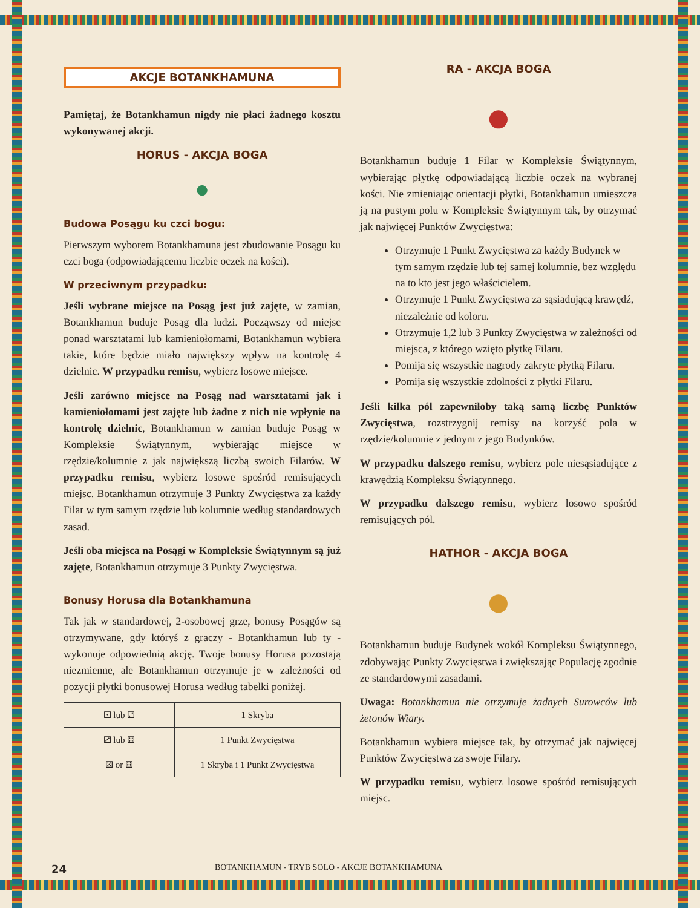AKCJE BOTANKHAMUNA
Pamiętaj, że Botankhamun nigdy nie płaci żadnego kosztu wykonywanej akcji.
HORUS - AKCJA BOGA
●
Budowa Posągu ku czci bogu:
Pierwszym wyborem Botankhamuna jest zbudowanie Posągu ku czci boga (odpowiadającemu liczbie oczek na kości).
W przeciwnym przypadku:
Jeśli wybrane miejsce na Posąg jest już zajęte, w zamian, Botankhamun buduje Posąg dla ludzi. Począwszy od miejsc ponad warsztatami lub kamieniołomami, Botankhamun wybiera takie, które będzie miało największy wpływ na kontrolę 4 dzielnic. W przypadku remisu, wybierz losowe miejsce.
Jeśli zarówno miejsce na Posąg nad warsztatami jak i kamieniołomami jest zajęte lub żadne z nich nie wpłynie na kontrolę dzielnic, Botankhamun w zamian buduje Posąg w Kompleksie Świątynnym, wybierając miejsce w rzędzie/kolumnie z jak największą liczbą swoich Filarów. W przypadku remisu, wybierz losowe spośród remisujących miejsc. Botankhamun otrzymuje 3 Punkty Zwycięstwa za każdy Filar w tym samym rzędzie lub kolumnie według standardowych zasad.
Jeśli oba miejsca na Posągi w Kompleksie Świątynnym są już zajęte, Botankhamun otrzymuje 3 Punkty Zwycięstwa.
Bonusy Horusa dla Botankhamuna
Tak jak w standardowej, 2-osobowej grze, bonusy Posągów są otrzymywane, gdy któryś z graczy - Botankhamun lub ty - wykonuje odpowiednią akcję. Twoje bonusy Horusa pozostają niezmienne, ale Botankhamun otrzymuje je w zależności od pozycji płytki bonusowej Horusa według tabelki poniżej.
| ⚀ lub ⚁ | 1 Skryba |
| ⚂ lub ⚃ | 1 Punkt Zwycięstwa |
| ⚄ or ⚅ | 1 Skryba i 1 Punkt Zwycięstwa |
RA - AKCJA BOGA
●
Botankhamun buduje 1 Filar w Kompleksie Świątynnym, wybierając płytkę odpowiadającą liczbie oczek na wybranej kości. Nie zmieniając orientacji płytki, Botankhamun umieszcza ją na pustym polu w Kompleksie Świątynnym tak, by otrzymać jak najwięcej Punktów Zwycięstwa:
Otrzymuje 1 Punkt Zwycięstwa za każdy Budynek w tym samym rzędzie lub tej samej kolumnie, bez względu na to kto jest jego właścicielem.
Otrzymuje 1 Punkt Zwycięstwa za sąsiadującą krawędź, niezależnie od koloru.
Otrzymuje 1,2 lub 3 Punkty Zwycięstwa w zależności od miejsca, z którego wzięto płytkę Filaru.
Pomija się wszystkie nagrody zakryte płytką Filaru.
Pomija się wszystkie zdolności z płytki Filaru.
Jeśli kilka pól zapewniłoby taką samą liczbę Punktów Zwycięstwa, rozstrzygnij remisy na korzyść pola w rzędzie/kolumnie z jednym z jego Budynków.
W przypadku dalszego remisu, wybierz pole niesąsiadujące z krawędzią Kompleksu Świątynnego.
W przypadku dalszego remisu, wybierz losowo spośród remisujących pól.
HATHOR - AKCJA BOGA
●
Botankhamun buduje Budynek wokół Kompleksu Świątynnego, zdobywając Punkty Zwycięstwa i zwiększając Populację zgodnie ze standardowymi zasadami.
Uwaga: Botankhamun nie otrzymuje żadnych Surowców lub żetonów Wiary.
Botankhamun wybiera miejsce tak, by otrzymać jak najwięcej Punktów Zwycięstwa za swoje Filary.
W przypadku remisu, wybierz losowe spośród remisujących miejsc.
24 BOTANKHAMUN - TRYB SOLO - AKCJE BOTANKHAMUNA